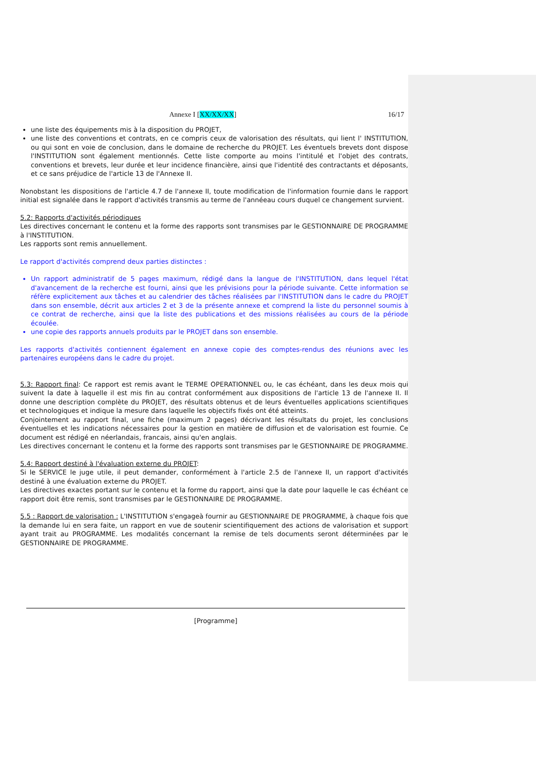Annexe I [XX/XX/XX] 16/17
une liste des équipements mis à la disposition du PROJET,
une liste des conventions et contrats, en ce compris ceux de valorisation des résultats, qui lient l' INSTITUTION, ou qui sont en voie de conclusion, dans le domaine de recherche du PROJET. Les éventuels brevets dont dispose l'INSTITUTION sont également mentionnés. Cette liste comporte au moins l'intitulé et l'objet des contrats, conventions et brevets, leur durée et leur incidence financière, ainsi que l'identité des contractants et déposants, et ce sans préjudice de l'article 13 de l'Annexe II.
Nonobstant les dispositions de l'article 4.7 de l'annexe II, toute modification de l'information fournie dans le rapport initial est signalée dans le rapport d'activités transmis au terme de l'annéeau cours duquel ce changement survient.
5.2: Rapports d'activités périodiques
Les directives concernant le contenu et la forme des rapports sont transmises par le GESTIONNAIRE DE PROGRAMME à l'INSTITUTION.
Les rapports sont remis annuellement.
Le rapport d'activités comprend deux parties distinctes :
Un rapport administratif de 5 pages maximum, rédigé dans la langue de l'INSTITUTION, dans lequel l'état d'avancement de la recherche est fourni, ainsi que les prévisions pour la période suivante. Cette information se réfère explicitement aux tâches et au calendrier des tâches réalisées par l'INSTITUTION dans le cadre du PROJET dans son ensemble, décrit aux articles 2 et 3 de la présente annexe et comprend la liste du personnel soumis à ce contrat de recherche, ainsi que la liste des publications et des missions réalisées au cours de la période écoulée.
une copie des rapports annuels produits par le PROJET dans son ensemble.
Les rapports d'activités contiennent également en annexe copie des comptes-rendus des réunions avec les partenaires européens dans le cadre du projet.
5.3: Rapport final: Ce rapport est remis avant le TERME OPERATIONNEL ou, le cas échéant, dans les deux mois qui suivent la date à laquelle il est mis fin au contrat conformément aux dispositions de l'article 13 de l'annexe II. Il donne une description complète du PROJET, des résultats obtenus et de leurs éventuelles applications scientifiques et technologiques et indique la mesure dans laquelle les objectifs fixés ont été atteints.
Conjointement au rapport final, une fiche (maximum 2 pages) décrivant les résultats du projet, les conclusions éventuelles et les indications nécessaires pour la gestion en matière de diffusion et de valorisation est fournie. Ce document est rédigé en néerlandais, francais, ainsi qu'en anglais.
Les directives concernant le contenu et la forme des rapports sont transmises par le GESTIONNAIRE DE PROGRAMME.
5.4: Rapport destiné à l'évaluation externe du PROJET:
Si le SERVICE le juge utile, il peut demander, conformément à l'article 2.5 de l'annexe II, un rapport d'activités destiné à une évaluation externe du PROJET.
Les directives exactes portant sur le contenu et la forme du rapport, ainsi que la date pour laquelle le cas échéant ce rapport doit être remis, sont transmises par le GESTIONNAIRE DE PROGRAMME.
5.5 : Rapport de valorisation : L'INSTITUTION s'engageà fournir au GESTIONNAIRE DE PROGRAMME, à chaque fois que la demande lui en sera faite, un rapport en vue de soutenir scientifiquement des actions de valorisation et support ayant trait au PROGRAMME. Les modalités concernant la remise de tels documents seront déterminées par le GESTIONNAIRE DE PROGRAMME.
[Programme]